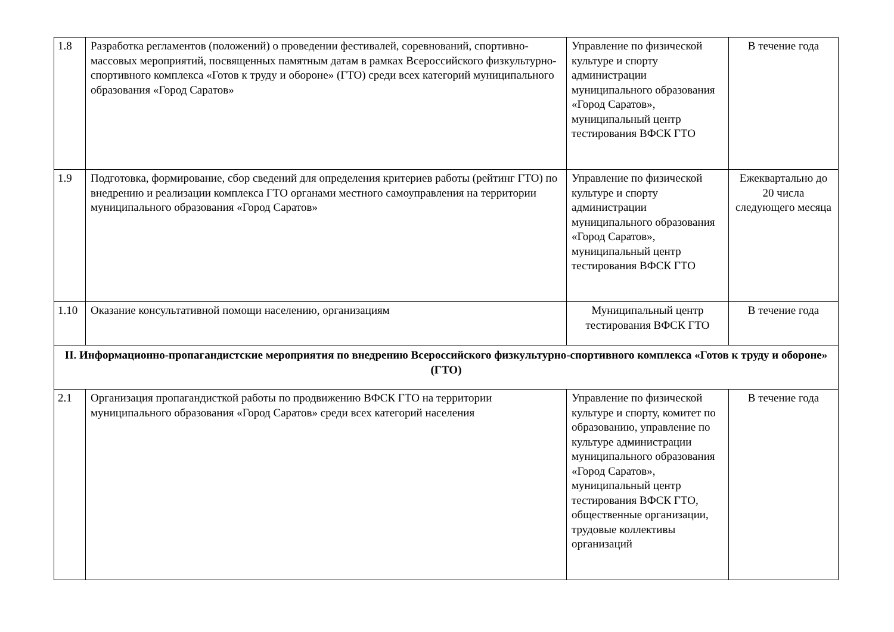| 1.8 | Разработка регламентов (положений) о проведении фестивалей, соревнований, спортивно-массовых мероприятий, посвященных памятным датам в рамках Всероссийского физкультурно-спортивного комплекса «Готов к труду и обороне» (ГТО) среди всех категорий муниципального образования «Город Саратов» | Управление по физической культуре и спорту администрации муниципального образования «Город Саратов», муниципальный центр тестирования ВФСК ГТО | В течение года |
| 1.9 | Подготовка, формирование, сбор сведений для определения критериев работы (рейтинг ГТО) по внедрению и реализации комплекса ГТО органами местного самоуправления на территории муниципального образования «Город Саратов» | Управление по физической культуре и спорту администрации муниципального образования «Город Саратов», муниципальный центр тестирования ВФСК ГТО | Ежеквартально до 20 числа следующего месяца |
| 1.10 | Оказание консультативной помощи населению, организациям | Муниципальный центр тестирования ВФСК ГТО | В течение года |
| II. Информационно-пропагандистские мероприятия по внедрению Всероссийского физкультурно-спортивного комплекса «Готов к труду и обороне» (ГТО) | | | |
| 2.1 | Организация пропагандисткой работы по продвижению ВФСК ГТО на территории муниципального образования «Город Саратов» среди всех категорий населения | Управление по физической культуре и спорту, комитет по образованию, управление по культуре администрации муниципального образования «Город Саратов», муниципальный центр тестирования ВФСК ГТО, общественные организации, трудовые коллективы организаций | В течение года |